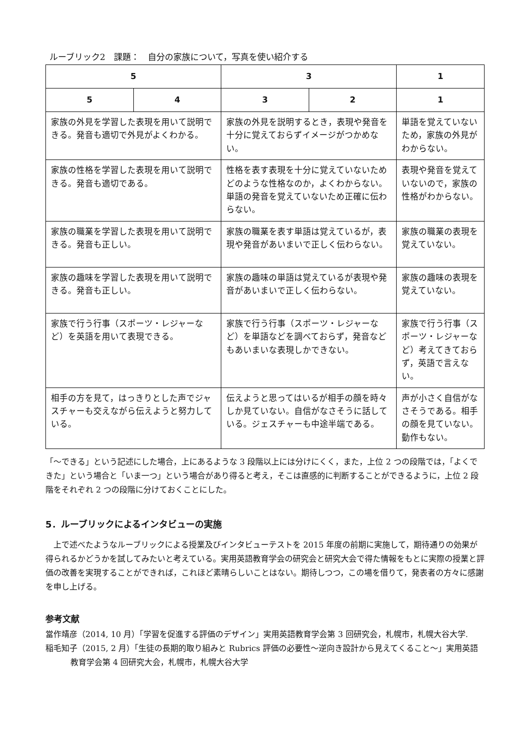ルーブリック2　課題：　自分の家族について，写真を使い紹介する
| 5 | | 3 | | 1 |
| --- | --- | --- | --- | --- |
| 5 | 4 | 3 | 2 | 1 |
| 家族の外見を学習した表現を用いて説明できる。発音も適切で外見がよくわかる。 | | 家族の外見を説明するとき，表現や発音を十分に覚えておらずイメージがつかめない。 | | 単語を覚えていないため，家族の外見がわからない。 |
| 家族の性格を学習した表現を用いて説明できる。発音も適切である。 | | 性格を表す表現を十分に覚えていないためどのような性格なのか，よくわからない。単語の発音を覚えていないため正確に伝わらない。 | | 表現や発音を覚えていないので，家族の性格がわからない。 |
| 家族の職業を学習した表現を用いて説明できる。発音も正しい。 | | 家族の職業を表す単語は覚えているが，表現や発音があいまいで正しく伝わらない。 | | 家族の職業の表現を覚えていない。 |
| 家族の趣味を学習した表現を用いて説明できる。発音も正しい。 | | 家族の趣味の単語は覚えているが表現や発音があいまいで正しく伝わらない。 | | 家族の趣味の表現を覚えていない。 |
| 家族で行う行事（スポーツ・レジャーなど）を英語を用いて表現できる。 | | 家族で行う行事（スポーツ・レジャーなど）を単語などを調べておらず，発音などもあいまいな表現しかできない。 | | 家族で行う行事（スポーツ・レジャーなど）考えてきておらず，英語で言えない。 |
| 相手の方を見て，はっきりとした声でジャスチャーも交えながら伝えようと努力している。 | | 伝えようと思ってはいるが相手の顔を時々しか見ていない。自信がなさそうに話している。ジェスチャーも中途半端である。 | | 声が小さく自信がなさそうである。相手の顔を見ていない。動作もない。 |
「～できる」という記述にした場合，上にあるような 3 段階以上には分けにくく，また，上位 2 つの段階では，「よくできた」という場合と「いま一つ」という場合があり得ると考え，そこは直感的に判断することができるように，上位 2 段階をそれぞれ 2 つの段階に分けておくことにした。
5．ルーブリックによるインタビューの実施
　上で述べたようなルーブリックによる授業及びインタビューテストを 2015 年度の前期に実施して，期待通りの効果が得られるかどうかを試してみたいと考えている。実用英語教育学会の研究会と研究大会で得た情報をもとに実際の授業と評価の改善を実現することができれば，これほど素晴らしいことはない。期待しつつ，この場を借りて，発表者の方々に感謝を申し上げる。
参考文献
當作靖彦（2014, 10 月）「学習を促進する評価のデザイン」実用英語教育学会第 3 回研究会，札幌市，札幌大谷大学.
稲毛知子（2015, 2 月）「生徒の長期的取り組みと Rubrics 評価の必要性～逆向き設計から見えてくること～」実用英語教育学会第 4 回研究大会，札幌市，札幌大谷大学